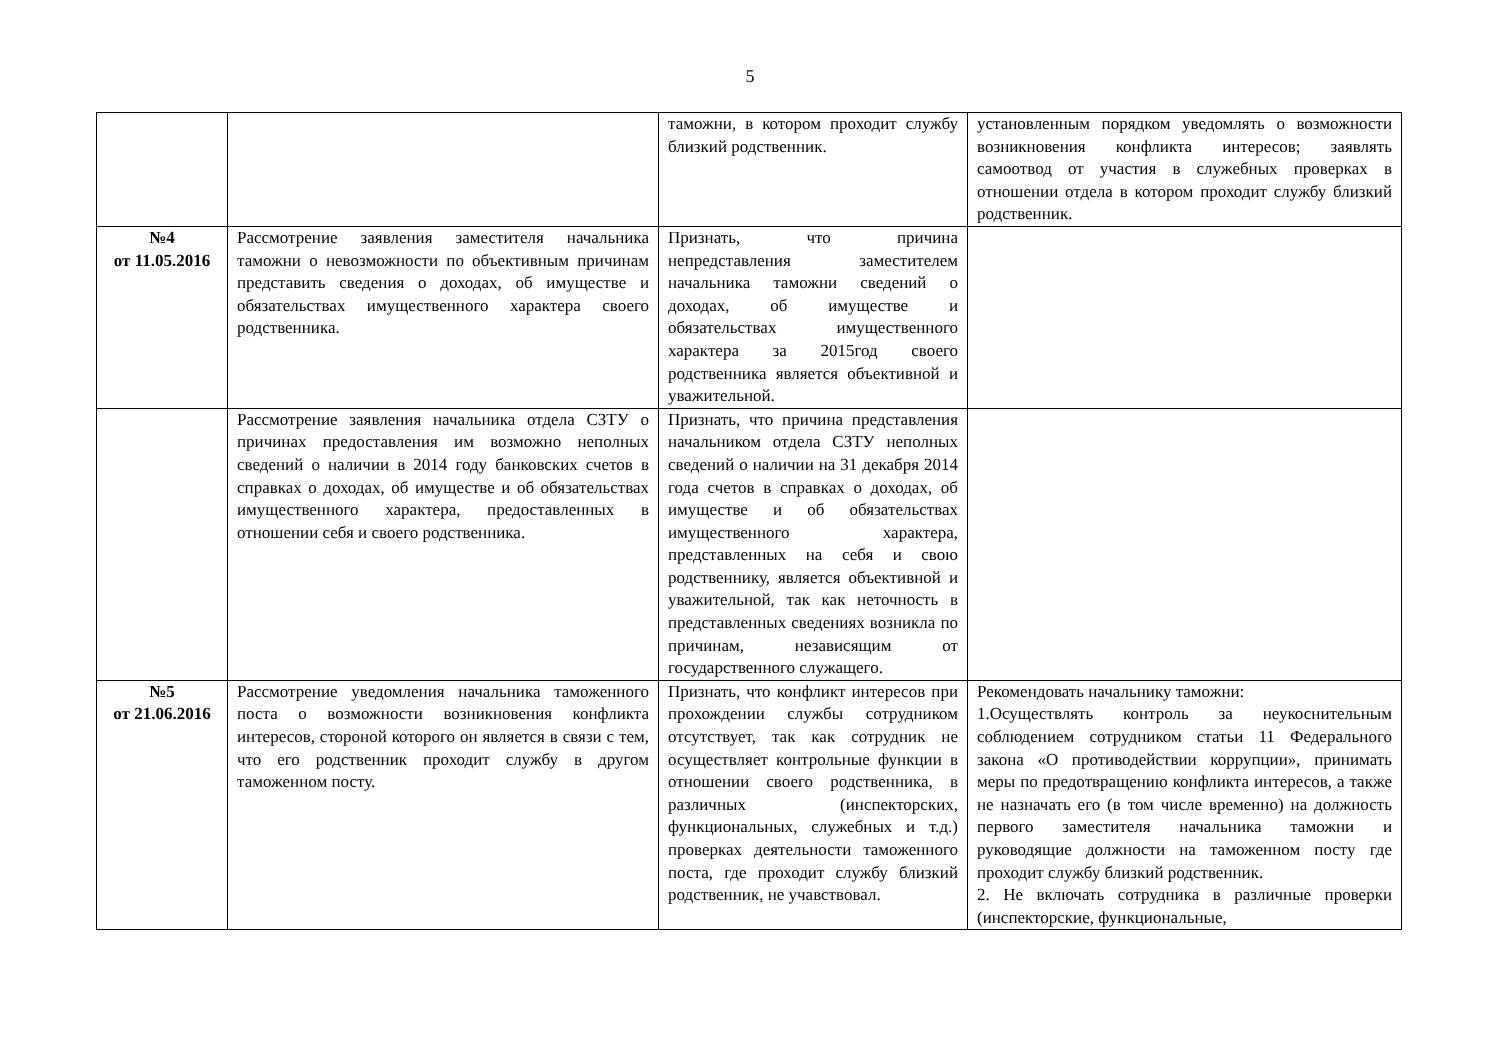5
| | | таможни, в котором проходит службу близкий родственник. | установленным порядком уведомлять о возможности возникновения конфликта интересов; заявлять самоотвод от участия в служебных проверках в отношении отдела в котором проходит службу близкий родственник. |
| №4 от 11.05.2016 | Рассмотрение заявления заместителя начальника таможни о невозможности по объективным причинам представить сведения о доходах, об имуществе и обязательствах имущественного характера своего родственника. | Признать, что причина непредставления заместителем начальника таможни сведений о доходах, об имуществе и обязательствах имущественного характера за 2015год своего родственника является объективной и уважительной. | |
| | Рассмотрение заявления начальника отдела СЗТУ о причинах предоставления им возможно неполных сведений о наличии в 2014 году банковских счетов в справках о доходах, об имуществе и об обязательствах имущественного характера, предоставленных в отношении себя и своего родственника. | Признать, что причина представления начальником отдела СЗТУ неполных сведений о наличии на 31 декабря 2014 года счетов в справках о доходах, об имуществе и об обязательствах имущественного характера, представленных на себя и свою родственнику, является объективной и уважительной, так как неточность в представленных сведениях возникла по причинам, независящим от государственного служащего. | |
| №5 от 21.06.2016 | Рассмотрение уведомления начальника таможенного поста о возможности возникновения конфликта интересов, стороной которого он является в связи с тем, что его родственник проходит службу в другом таможенном посту. | Признать, что конфликт интересов при прохождении службы сотрудником отсутствует, так как сотрудник не осуществляет контрольные функции в отношении своего родственника, в различных (инспекторских, функциональных, служебных и т.д.) проверках деятельности таможенного поста, где проходит службу близкий родственник, не учавствовал. | Рекомендовать начальнику таможни: 1.Осуществлять контроль за неукоснительным соблюдением сотрудником статьи 11 Федерального закона «О противодействии коррупции», принимать меры по предотвращению конфликта интересов, а также не назначать его (в том числе временно) на должность первого заместителя начальника таможни и руководящие должности на таможенном посту где проходит службу близкий родственник. 2. Не включать сотрудника в различные проверки (инспекторские, функциональные, |